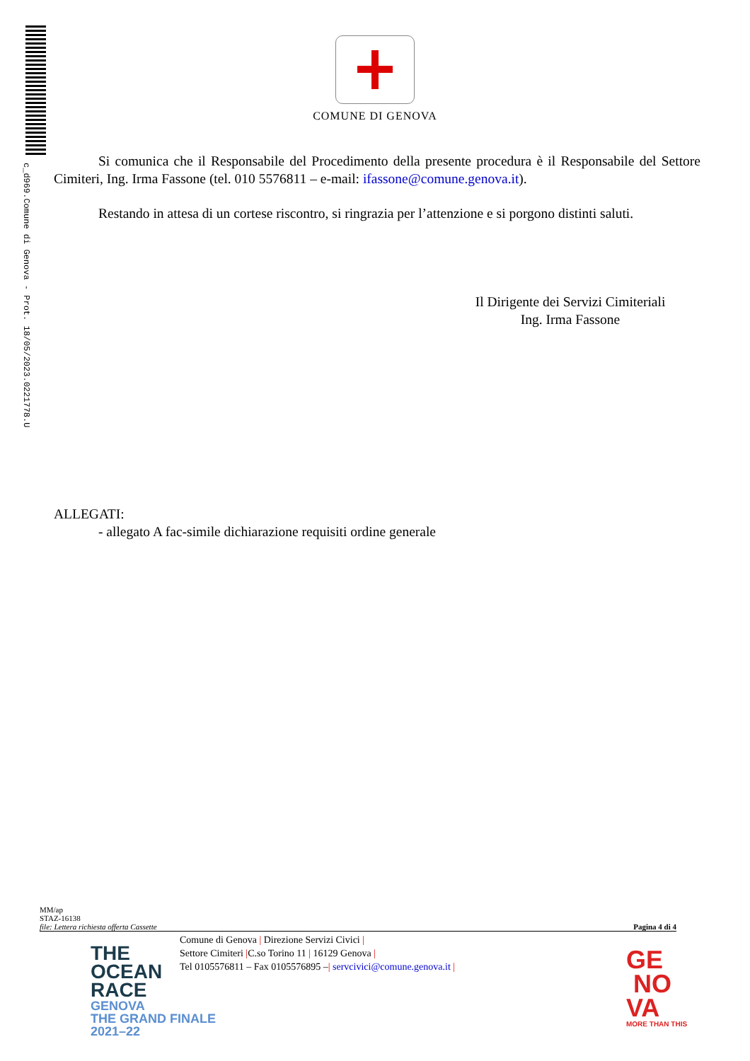c_d969.Comune di Genova - Prot. 18/05/2023.0221778.U
COMUNE DI GENOVA
Si comunica che il Responsabile del Procedimento della presente procedura è il Responsabile del Settore Cimiteri, Ing. Irma Fassone (tel. 010 5576811 – e-mail: ifassone@comune.genova.it).
Restando in attesa di un cortese riscontro, si ringrazia per l’attenzione e si porgono distinti saluti.
Il Dirigente dei Servizi Cimiteriali
Ing. Irma Fassone
ALLEGATI:
- allegato A fac-simile dichiarazione requisiti ordine generale
MM/ap
STAZ-16138
file: Lettera richiesta offerta Cassette Pagina 4 di 4
Comune di Genova | Direzione Servizi Civici |
Settore Cimiteri |C.so Torino 11 | 16129 Genova |
Tel 0105576811 – Fax 0105576895 –| servcivici@comune.genova.it |
THE
OCEAN
RACE
GENOVA
THE GRAND FINALE
2021–22
GE
NO
VA
MORE THAN THIS